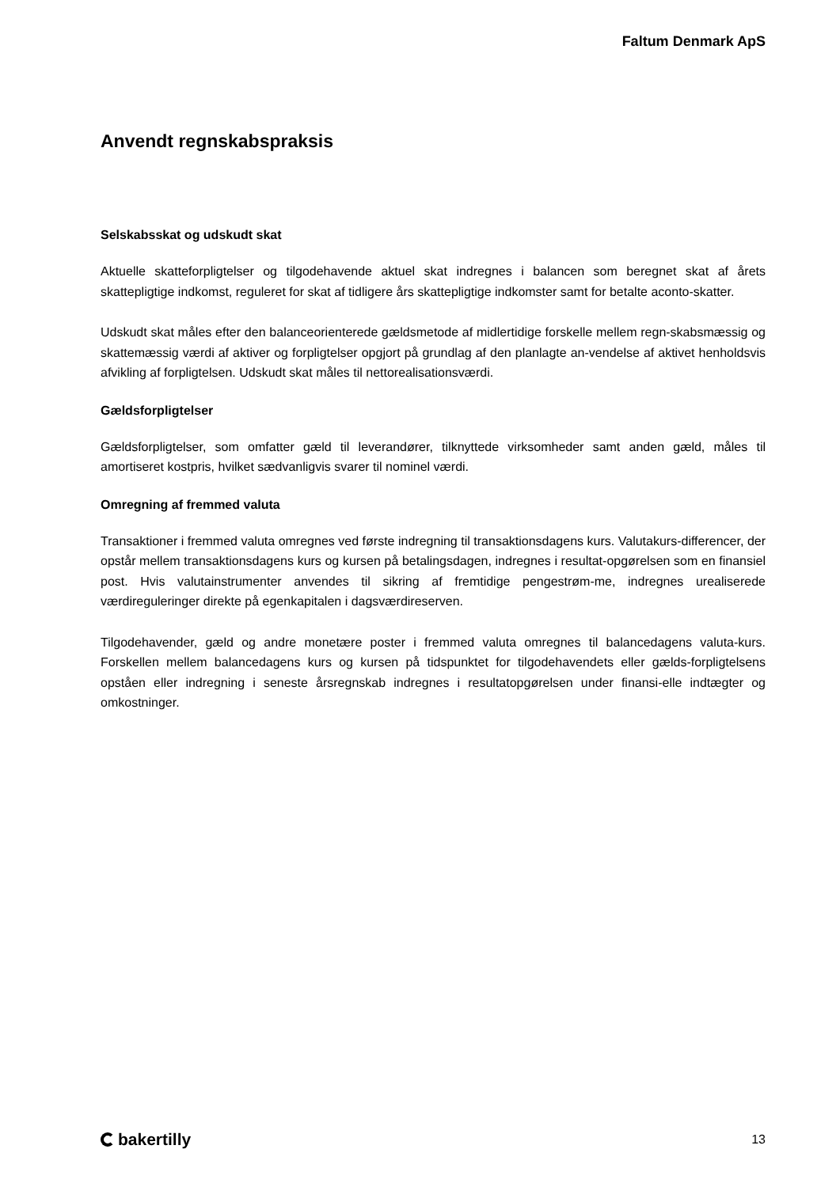Faltum Denmark ApS
Anvendt regnskabspraksis
Selskabsskat og udskudt skat
Aktuelle skatteforpligtelser og tilgodehavende aktuel skat indregnes i balancen som beregnet skat af årets skattepligtige indkomst, reguleret for skat af tidligere års skattepligtige indkomster samt for betalte aconto-skatter.
Udskudt skat måles efter den balanceorienterede gældsmetode af midlertidige forskelle mellem regn-skabsmæssig og skattemæssig værdi af aktiver og forpligtelser opgjort på grundlag af den planlagte an-vendelse af aktivet henholdsvis afvikling af forpligtelsen. Udskudt skat måles til nettorealisationsværdi.
Gældsforpligtelser
Gældsforpligtelser, som omfatter gæld til leverandører, tilknyttede virksomheder samt anden gæld, måles til amortiseret kostpris, hvilket sædvanligvis svarer til nominel værdi.
Omregning af fremmed valuta
Transaktioner i fremmed valuta omregnes ved første indregning til transaktionsdagens kurs. Valutakurs-differencer, der opstår mellem transaktionsdagens kurs og kursen på betalingsdagen, indregnes i resultat-opgørelsen som en finansiel post. Hvis valutainstrumenter anvendes til sikring af fremtidige pengestrøm-me, indregnes urealiserede værdireguleringer direkte på egenkapitalen i dagsværdireserven.
Tilgodehavender, gæld og andre monetære poster i fremmed valuta omregnes til balancedagens valuta-kurs. Forskellen mellem balancedagens kurs og kursen på tidspunktet for tilgodehavendets eller gælds-forpligtelsens opståen eller indregning i seneste årsregnskab indregnes i resultatopgørelsen under finansi-elle indtægter og omkostninger.
bakertilly
13